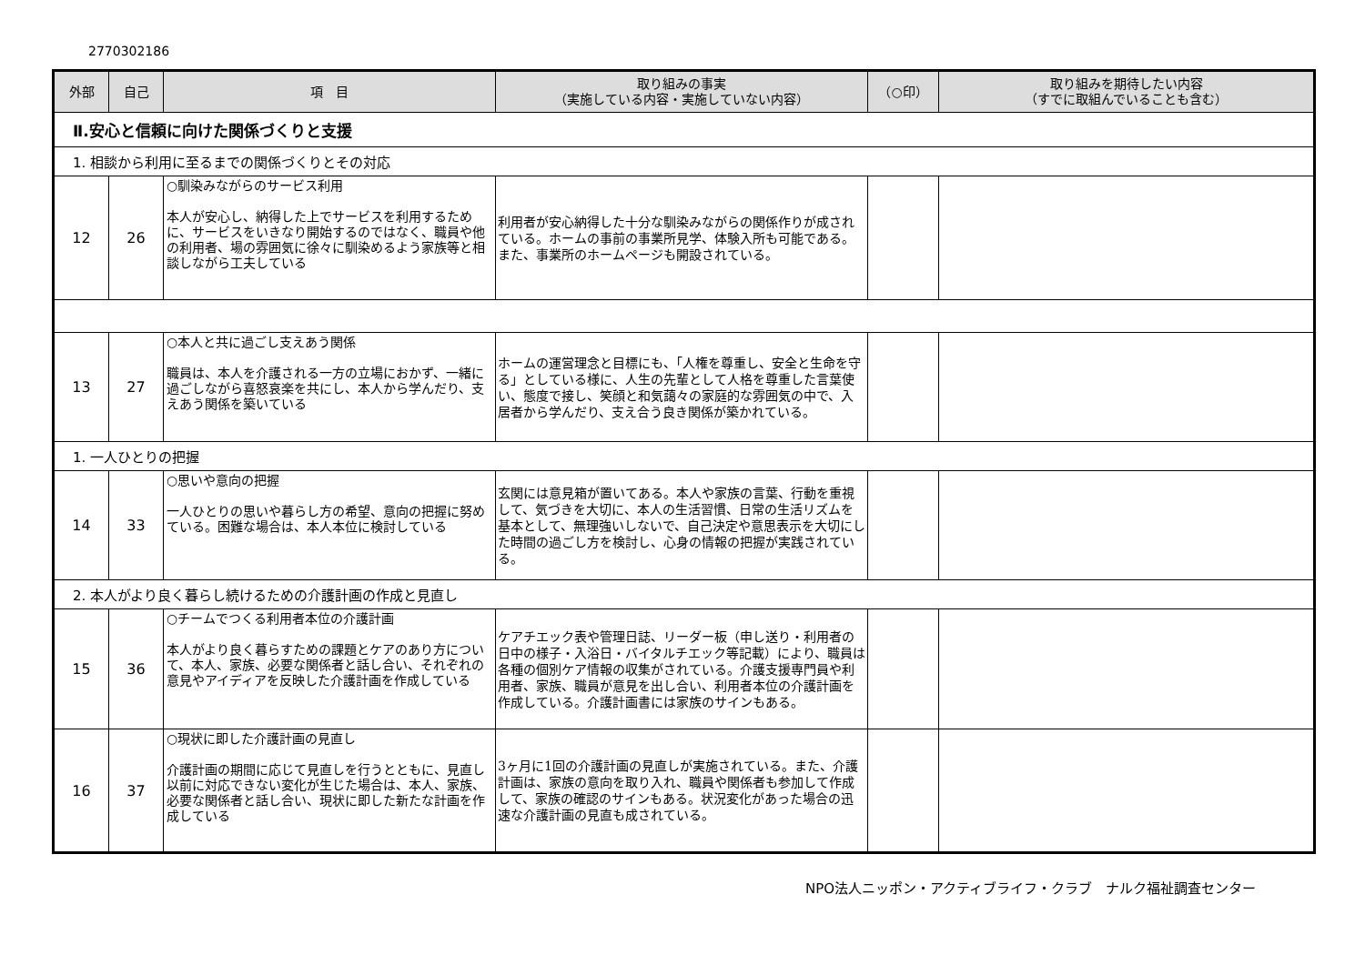2770302186
| 外部 | 自己 | 項 目 | 取り組みの事実 （実施している内容・実施していない内容） | （○印） | 取り組みを期待したい内容 （すでに取組んでいることも含む） |
| --- | --- | --- | --- | --- | --- |
| Ⅱ.安心と信頼に向けた関係づくりと支援 | | | | | |
| 1. 相談から利用に至るまでの関係づくりとその対応 | | | | | |
| 12 | 26 | ○馴染みながらのサービス利用 本人が安心し、納得した上でサービスを利用するために、サービスをいきなり開始するのではなく、職員や他の利用者、場の雰囲気に徐々に馴染めるよう家族等と相談しながら工夫している | 利用者が安心納得した十分な馴染みながらの関係作りが成されている。ホームの事前の事業所見学、体験入所も可能である。また、事業所のホームページも開設されている。 | | |
| 13 | 27 | ○本人と共に過ごし支えあう関係 職員は、本人を介護される一方の立場におかず、一緒に過ごしながら喜怒哀楽を共にし、本人から学んだり、支えあう関係を築いている | ホームの運営理念と目標にも、「人権を尊重し、安全と生命を守る」としている様に、人生の先輩として人格を尊重した言葉使い、態度で接し、笑顔と和気藹々の家庭的な雰囲気の中で、入居者から学んだり、支え合う良き関係が築かれている。 | | |
| 1. 一人ひとりの把握 | | | | | |
| 14 | 33 | ○思いや意向の把握 一人ひとりの思いや暮らし方の希望、意向の把握に努めている。困難な場合は、本人本位に検討している | 玄関には意見箱が置いてある。本人や家族の言葉、行動を重視して、気づきを大切に、本人の生活習慣、日常の生活リズムを基本として、無理強いしないで、自己決定や意思表示を大切にした時間の過ごし方を検討し、心身の情報の把握が実践されている。 | | |
| 2. 本人がより良く暮らし続けるための介護計画の作成と見直し | | | | | |
| 15 | 36 | ○チームでつくる利用者本位の介護計画 本人がより良く暮らすための課題とケアのあり方について、本人、家族、必要な関係者と話し合い、それぞれの意見やアイディアを反映した介護計画を作成している | ケアチエック表や管理日誌、リーダー板（申し送り・利用者の日中の様子・入浴日・バイタルチエック等記載）により、職員は各種の個別ケア情報の収集がされている。介護支援専門員や利用者、家族、職員が意見を出し合い、利用者本位の介護計画を作成している。介護計画書には家族のサインもある。 | | |
| 16 | 37 | ○現状に即した介護計画の見直し 介護計画の期間に応じて見直しを行うとともに、見直し以前に対応できない変化が生じた場合は、本人、家族、必要な関係者と話し合い、現状に即した新たな計画を作成している | 3ヶ月に1回の介護計画の見直しが実施されている。また、介護計画は、家族の意向を取り入れ、職員や関係者も参加して作成して、家族の確認のサインもある。状況変化があった場合の迅速な介護計画の見直も成されている。 | | |
NPO法人ニッポン・アクティブライフ・クラブ　ナルク福祉調査センター